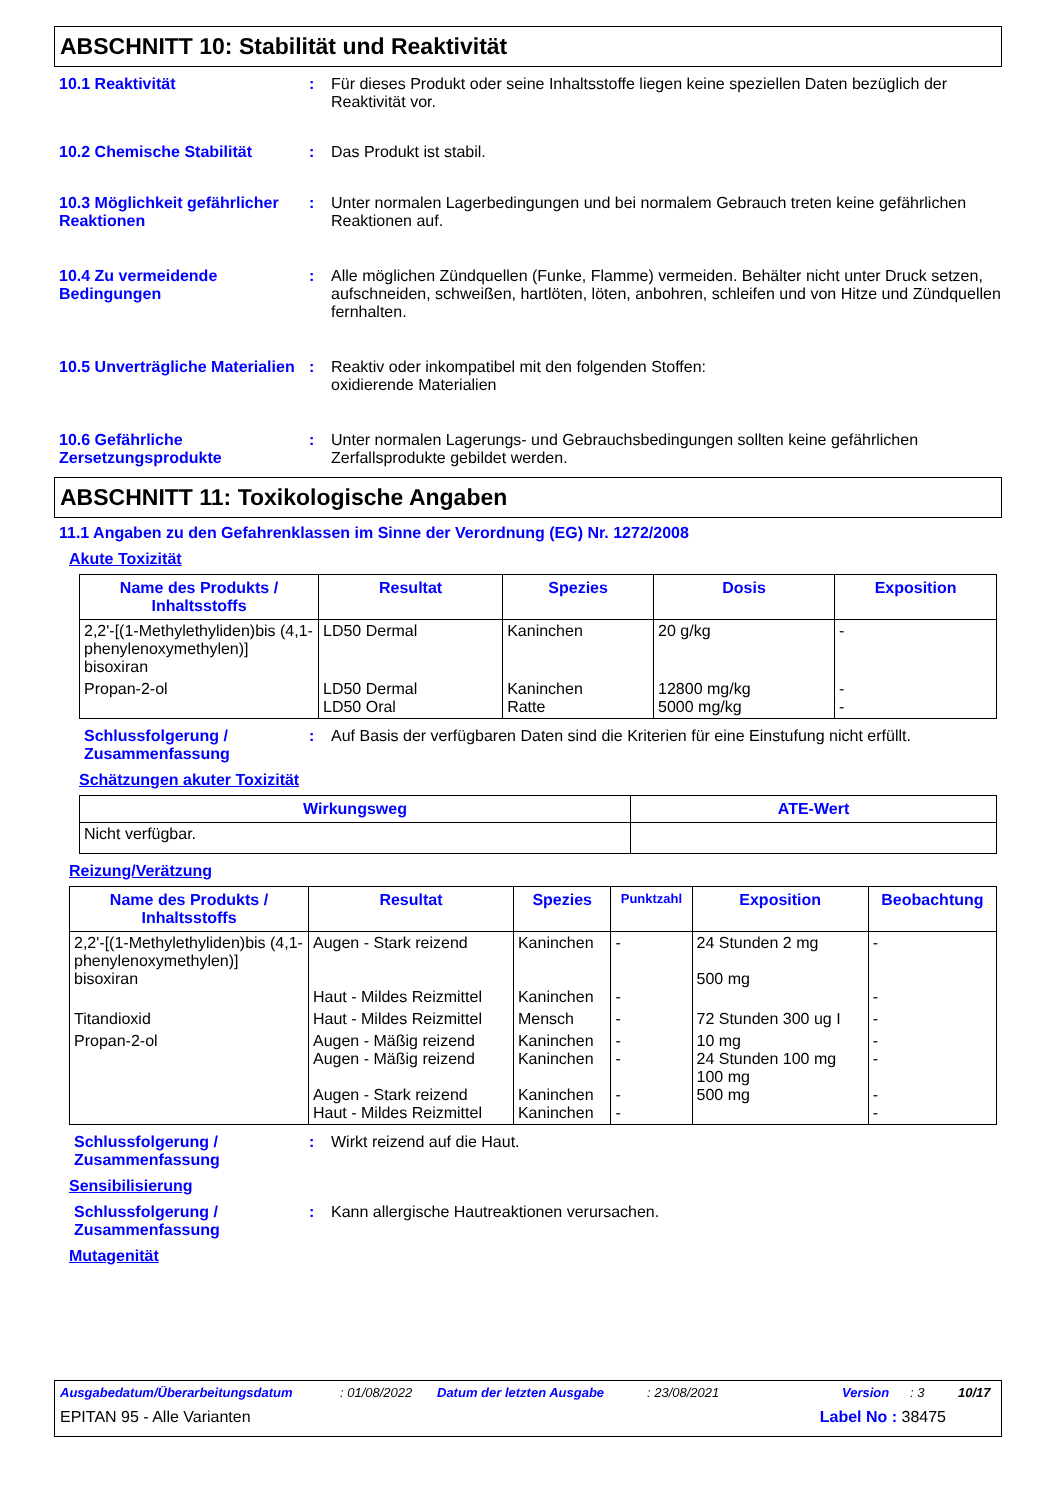ABSCHNITT 10: Stabilität und Reaktivität
10.1 Reaktivität : Für dieses Produkt oder seine Inhaltsstoffe liegen keine speziellen Daten bezüglich der Reaktivität vor.
10.2 Chemische Stabilität : Das Produkt ist stabil.
10.3 Möglichkeit gefährlicher Reaktionen
: Unter normalen Lagerbedingungen und bei normalem Gebrauch treten keine gefährlichen Reaktionen auf.
10.4 Zu vermeidende Bedingungen
: Alle möglichen Zündquellen (Funke, Flamme) vermeiden. Behälter nicht unter Druck setzen, aufschneiden, schweißen, hartlöten, löten, anbohren, schleifen und von Hitze und Zündquellen fernhalten.
10.5 Unverträgliche Materialien
: Reaktiv oder inkompatibel mit den folgenden Stoffen:
oxidierende Materialien
10.6 Gefährliche Zersetzungsprodukte
: Unter normalen Lagerungs- und Gebrauchsbedingungen sollten keine gefährlichen Zerfallsprodukte gebildet werden.
ABSCHNITT 11: Toxikologische Angaben
11.1 Angaben zu den Gefahrenklassen im Sinne der Verordnung (EG) Nr. 1272/2008
Akute Toxizität
| Name des Produkts / Inhaltsstoffs | Resultat | Spezies | Dosis | Exposition |
| --- | --- | --- | --- | --- |
| 2,2'-[(1-Methylethyliden)bis (4,1-phenylenoxymethylen)] bisoxiran | LD50 Dermal | Kaninchen | 20 g/kg | - |
| Propan-2-ol | LD50 Dermal LD50 Oral | Kaninchen Ratte | 12800 mg/kg 5000 mg/kg | - - |
Schlussfolgerung / Zusammenfassung
: Auf Basis der verfügbaren Daten sind die Kriterien für eine Einstufung nicht erfüllt.
Schätzungen akuter Toxizität
| Wirkungsweg | ATE-Wert |
| --- | --- |
| Nicht verfügbar. | |
Reizung/Verätzung
| Name des Produkts / Inhaltsstoffs | Resultat | Spezies | Punktzahl | Exposition | Beobachtung |
| --- | --- | --- | --- | --- | --- |
| 2,2'-[(1-Methylethyliden)bis (4,1-phenylenoxymethylen)] bisoxiran | Augen - Stark reizend Haut - Mildes Reizmittel | Kaninchen Kaninchen | - - | 24 Stunden 2 mg 500 mg | - - |
| Titandioxid | Haut - Mildes Reizmittel | Mensch | - | 72 Stunden 300 ug I | - |
| Propan-2-ol | Augen - Mäßig reizend Augen - Mäßig reizend Augen - Stark reizend Haut - Mildes Reizmittel | Kaninchen Kaninchen Kaninchen Kaninchen | - - - - | 10 mg 24 Stunden 100 mg 100 mg 500 mg | - - - - |
Schlussfolgerung / Zusammenfassung
: Wirkt reizend auf die Haut.
Sensibilisierung
Schlussfolgerung / Zusammenfassung
: Kann allergische Hautreaktionen verursachen.
Mutagenität
Ausgabedatum/Überarbeitungsdatum: 01/08/2022 Datum der letzten Ausgabe: 23/08/2021 Version: 3 10/17
EPITAN 95 - Alle Varianten Label No : 38475